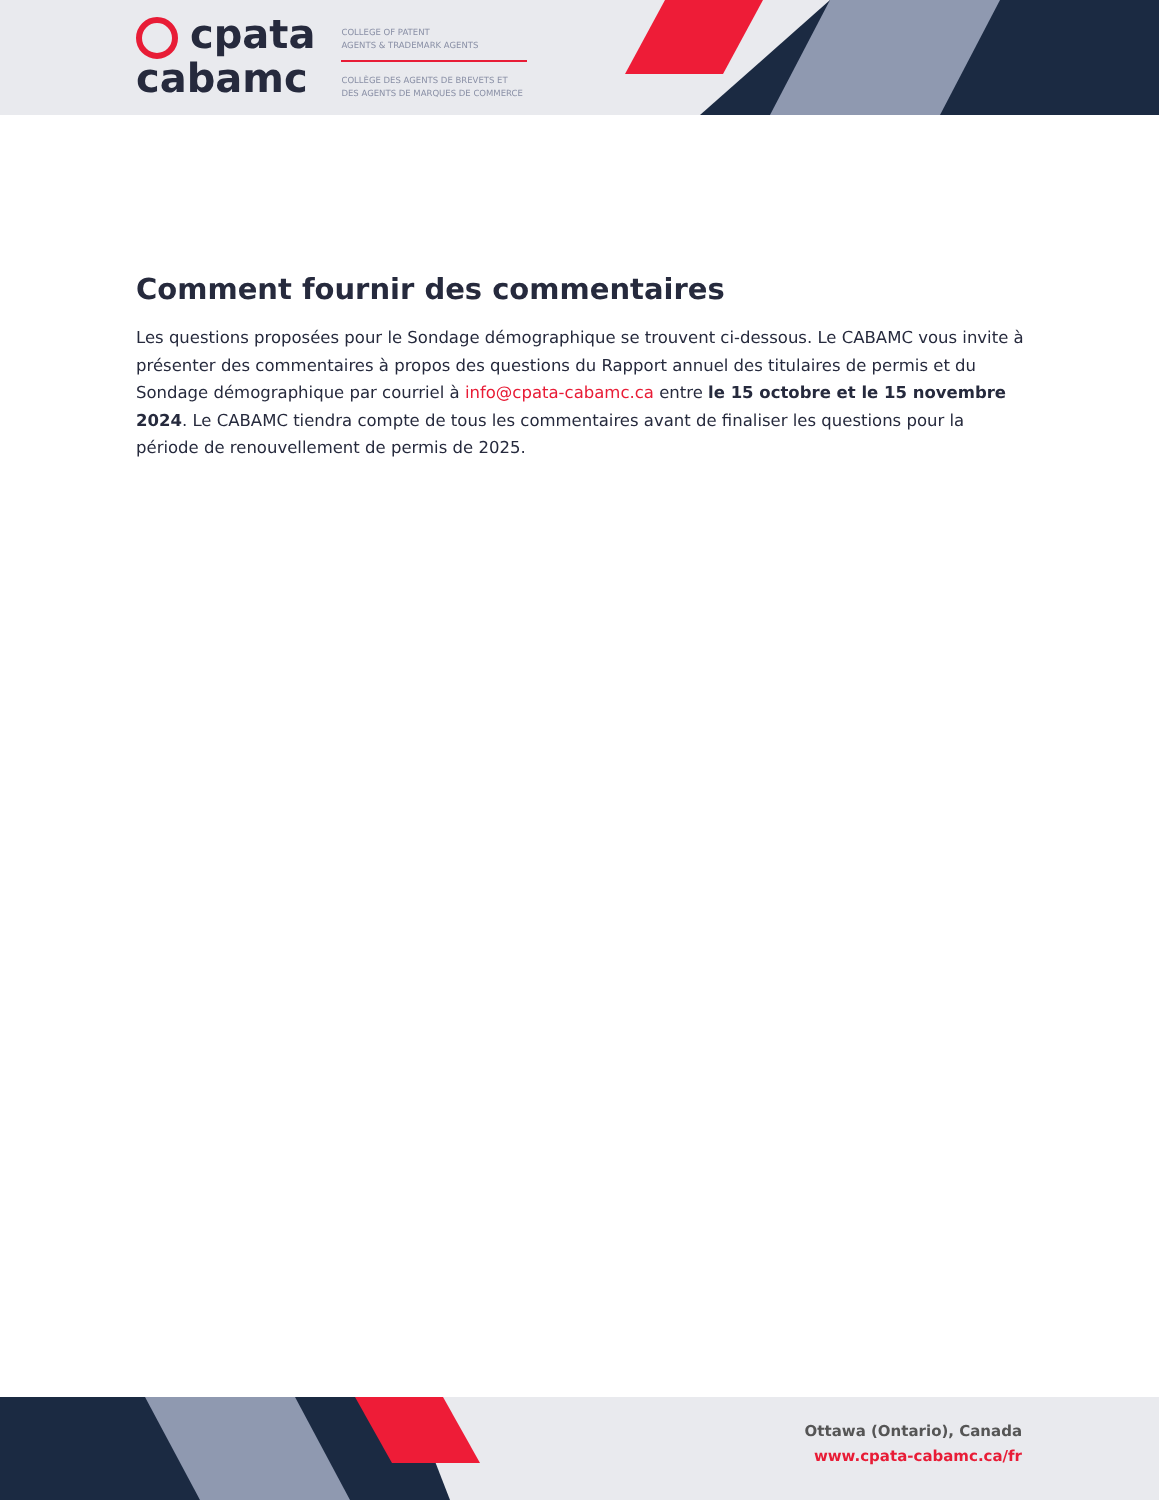cpata
cabamc
COLLEGE OF PATENT
AGENTS & TRADEMARK AGENTS
COLLÈGE DES AGENTS DE BREVETS ET
DES AGENTS DE MARQUES DE COMMERCE
Comment fournir des commentaires
Les questions proposées pour le Sondage démographique se trouvent ci-dessous. Le CABAMC vous invite à présenter des commentaires à propos des questions du Rapport annuel des titulaires de permis et du Sondage démographique par courriel à info@cpata-cabamc.ca entre le 15 octobre et le 15 novembre 2024. Le CABAMC tiendra compte de tous les commentaires avant de finaliser les questions pour la période de renouvellement de permis de 2025.
Ottawa (Ontario), Canada
www.cpata-cabamc.ca/fr